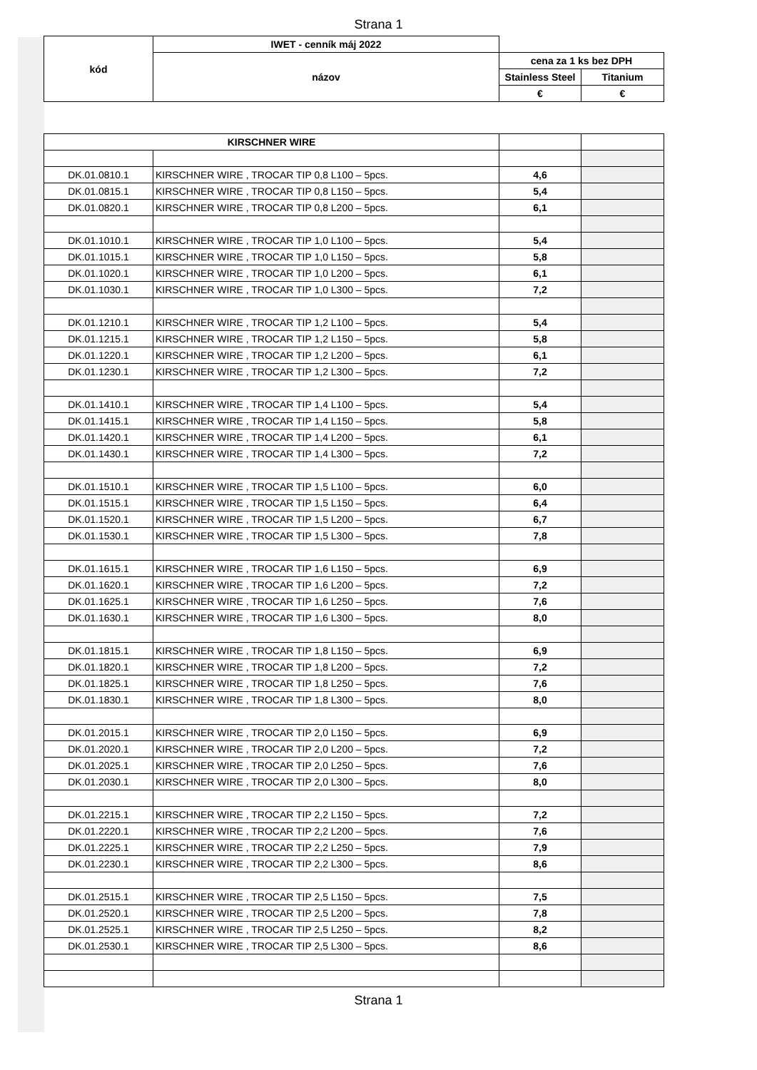Strana 1
| kód | IWET - cenník máj 2022 | | |
| | názov | cena za 1 ks bez DPH | |
| | | Stainless Steel | Titanium |
| | | € | € |
| KIRSCHNER WIRE | | | |
| DK.01.0810.1 | KIRSCHNER WIRE , TROCAR TIP 0,8 L100 – 5pcs. | 4,6 | |
| DK.01.0815.1 | KIRSCHNER WIRE , TROCAR TIP 0,8 L150 – 5pcs. | 5,4 | |
| DK.01.0820.1 | KIRSCHNER WIRE , TROCAR TIP 0,8 L200 – 5pcs. | 6,1 | |
| DK.01.1010.1 | KIRSCHNER WIRE , TROCAR TIP 1,0 L100 – 5pcs. | 5,4 | |
| DK.01.1015.1 | KIRSCHNER WIRE , TROCAR TIP 1,0 L150 – 5pcs. | 5,8 | |
| DK.01.1020.1 | KIRSCHNER WIRE , TROCAR TIP 1,0 L200 – 5pcs. | 6,1 | |
| DK.01.1030.1 | KIRSCHNER WIRE , TROCAR TIP 1,0 L300 – 5pcs. | 7,2 | |
| DK.01.1210.1 | KIRSCHNER WIRE , TROCAR TIP 1,2 L100 – 5pcs. | 5,4 | |
| DK.01.1215.1 | KIRSCHNER WIRE , TROCAR TIP 1,2 L150 – 5pcs. | 5,8 | |
| DK.01.1220.1 | KIRSCHNER WIRE , TROCAR TIP 1,2 L200 – 5pcs. | 6,1 | |
| DK.01.1230.1 | KIRSCHNER WIRE , TROCAR TIP 1,2 L300 – 5pcs. | 7,2 | |
| DK.01.1410.1 | KIRSCHNER WIRE , TROCAR TIP 1,4 L100 – 5pcs. | 5,4 | |
| DK.01.1415.1 | KIRSCHNER WIRE , TROCAR TIP 1,4 L150 – 5pcs. | 5,8 | |
| DK.01.1420.1 | KIRSCHNER WIRE , TROCAR TIP 1,4 L200 – 5pcs. | 6,1 | |
| DK.01.1430.1 | KIRSCHNER WIRE , TROCAR TIP 1,4 L300 – 5pcs. | 7,2 | |
| DK.01.1510.1 | KIRSCHNER WIRE , TROCAR TIP 1,5 L100 – 5pcs. | 6,0 | |
| DK.01.1515.1 | KIRSCHNER WIRE , TROCAR TIP 1,5 L150 – 5pcs. | 6,4 | |
| DK.01.1520.1 | KIRSCHNER WIRE , TROCAR TIP 1,5 L200 – 5pcs. | 6,7 | |
| DK.01.1530.1 | KIRSCHNER WIRE , TROCAR TIP 1,5 L300 – 5pcs. | 7,8 | |
| DK.01.1615.1 | KIRSCHNER WIRE , TROCAR TIP 1,6 L150 – 5pcs. | 6,9 | |
| DK.01.1620.1 | KIRSCHNER WIRE , TROCAR TIP 1,6 L200 – 5pcs. | 7,2 | |
| DK.01.1625.1 | KIRSCHNER WIRE , TROCAR TIP 1,6 L250 – 5pcs. | 7,6 | |
| DK.01.1630.1 | KIRSCHNER WIRE , TROCAR TIP 1,6 L300 – 5pcs. | 8,0 | |
| DK.01.1815.1 | KIRSCHNER WIRE , TROCAR TIP 1,8 L150 – 5pcs. | 6,9 | |
| DK.01.1820.1 | KIRSCHNER WIRE , TROCAR TIP 1,8 L200 – 5pcs. | 7,2 | |
| DK.01.1825.1 | KIRSCHNER WIRE , TROCAR TIP 1,8 L250 – 5pcs. | 7,6 | |
| DK.01.1830.1 | KIRSCHNER WIRE , TROCAR TIP 1,8 L300 – 5pcs. | 8,0 | |
| DK.01.2015.1 | KIRSCHNER WIRE , TROCAR TIP 2,0 L150 – 5pcs. | 6,9 | |
| DK.01.2020.1 | KIRSCHNER WIRE , TROCAR TIP 2,0 L200 – 5pcs. | 7,2 | |
| DK.01.2025.1 | KIRSCHNER WIRE , TROCAR TIP 2,0 L250 – 5pcs. | 7,6 | |
| DK.01.2030.1 | KIRSCHNER WIRE , TROCAR TIP 2,0 L300 – 5pcs. | 8,0 | |
| DK.01.2215.1 | KIRSCHNER WIRE , TROCAR TIP 2,2 L150 – 5pcs. | 7,2 | |
| DK.01.2220.1 | KIRSCHNER WIRE , TROCAR TIP 2,2 L200 – 5pcs. | 7,6 | |
| DK.01.2225.1 | KIRSCHNER WIRE , TROCAR TIP 2,2 L250 – 5pcs. | 7,9 | |
| DK.01.2230.1 | KIRSCHNER WIRE , TROCAR TIP 2,2 L300 – 5pcs. | 8,6 | |
| DK.01.2515.1 | KIRSCHNER WIRE , TROCAR TIP 2,5 L150 – 5pcs. | 7,5 | |
| DK.01.2520.1 | KIRSCHNER WIRE , TROCAR TIP 2,5 L200 – 5pcs. | 7,8 | |
| DK.01.2525.1 | KIRSCHNER WIRE , TROCAR TIP 2,5 L250 – 5pcs. | 8,2 | |
| DK.01.2530.1 | KIRSCHNER WIRE , TROCAR TIP 2,5 L300 – 5pcs. | 8,6 | |
Strana 1